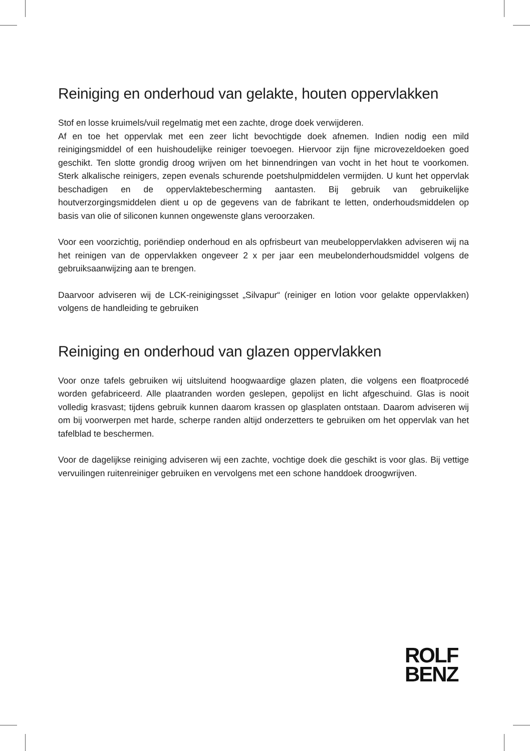Reiniging en onderhoud van gelakte, houten oppervlakken
Stof en losse kruimels/vuil regelmatig met een zachte, droge doek verwijderen.
Af en toe het oppervlak met een zeer licht bevochtigde doek afnemen. Indien nodig een mild reinigingsmiddel of een huishoudelijke reiniger toevoegen. Hiervoor zijn fijne microvezeldoeken goed geschikt. Ten slotte grondig droog wrijven om het binnendringen van vocht in het hout te voorkomen. Sterk alkalische reinigers, zepen evenals schurende poetshulpmiddelen vermijden. U kunt het oppervlak beschadigen en de oppervlaktebescherming aantasten. Bij gebruik van gebruikelijke houtverzorgingsmiddelen dient u op de gegevens van de fabrikant te letten, onderhoudsmiddelen op basis van olie of siliconen kunnen ongewenste glans veroorzaken.
Voor een voorzichtig, poriëndiep onderhoud en als opfrisbeurt van meubeloppervlakken adviseren wij na het reinigen van de oppervlakken ongeveer 2 x per jaar een meubelonderhoudsmiddel volgens de gebruiksaanwijzing aan te brengen.
Daarvoor adviseren wij de LCK-reinigingsset „Silvapur“ (reiniger en lotion voor gelakte oppervlakken) volgens de handleiding te gebruiken
Reiniging en onderhoud van glazen oppervlakken
Voor onze tafels gebruiken wij uitsluitend hoogwaardige glazen platen, die volgens een floatprocedé worden gefabriceerd. Alle plaatranden worden geslepen, gepolijst en licht afgeschuind. Glas is nooit volledig krasvast; tijdens gebruik kunnen daarom krassen op glasplaten ontstaan. Daarom adviseren wij om bij voorwerpen met harde, scherpe randen altijd onderzetters te gebruiken om het oppervlak van het tafelblad te beschermen.
Voor de dagelijkse reiniging adviseren wij een zachte, vochtige doek die geschikt is voor glas. Bij vettige vervuilingen ruitenreiniger gebruiken en vervolgens met een schone handdoek droogwrijven.
ROLF
BENZ